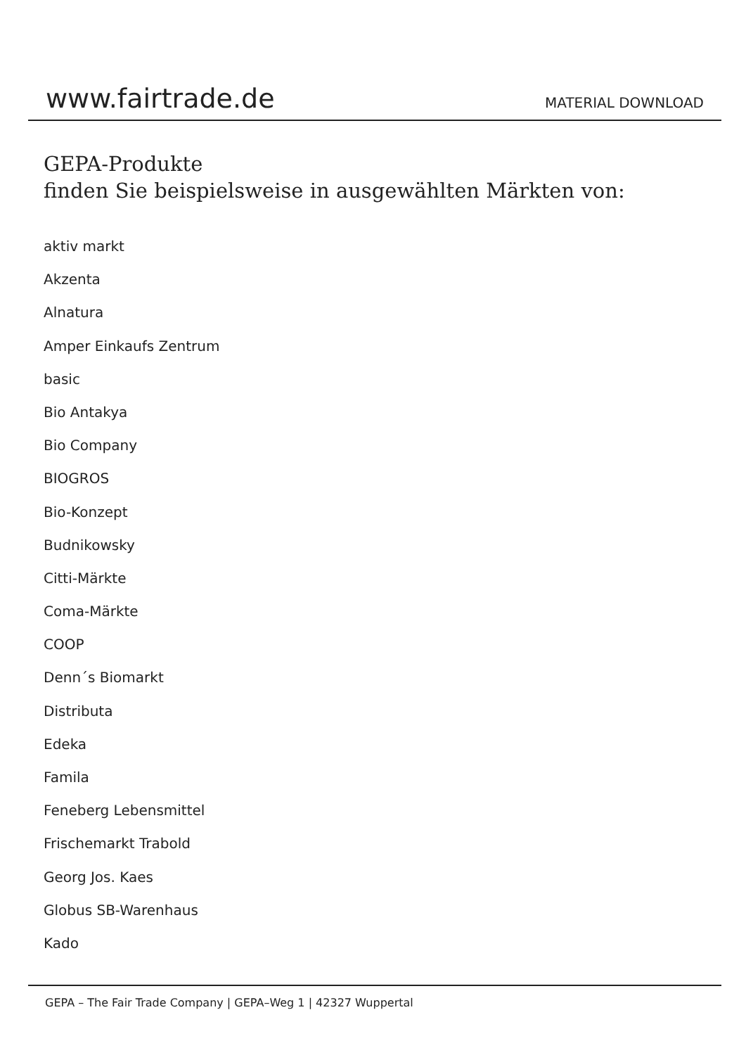www.fairtrade.de
MATERIAL DOWNLOAD
GEPA-Produkte
finden Sie beispielsweise in ausgewählten Märkten von:
aktiv markt
Akzenta
Alnatura
Amper Einkaufs Zentrum
basic
Bio Antakya
Bio Company
BIOGROS
Bio-Konzept
Budnikowsky
Citti-Märkte
Coma-Märkte
COOP
Denn´s Biomarkt
Distributa
Edeka
Famila
Feneberg Lebensmittel
Frischemarkt Trabold
Georg Jos. Kaes
Globus SB-Warenhaus
Kado
GEPA – The Fair Trade Company | GEPA–Weg 1 | 42327 Wuppertal